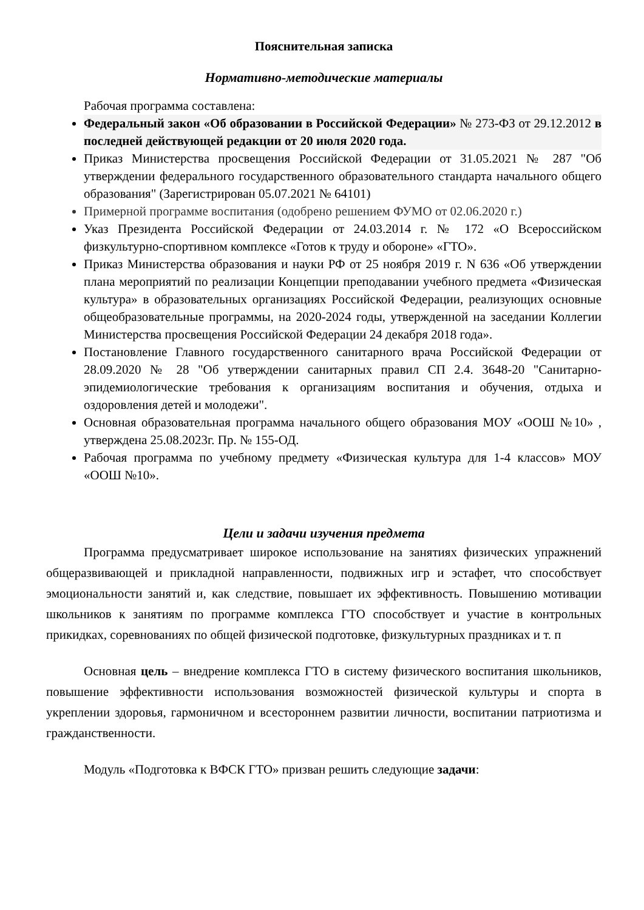Пояснительная записка
Нормативно-методические материалы
Рабочая программа составлена:
Федеральный закон «Об образовании в Российской Федерации» № 273-ФЗ от 29.12.2012 в последней действующей редакции от 20 июля 2020 года.
Приказ Министерства просвещения Российской Федерации от 31.05.2021 № 287 "Об утверждении федерального государственного образовательного стандарта начального общего образования" (Зарегистрирован 05.07.2021 № 64101)
Примерной программе воспитания (одобрено решением ФУМО от 02.06.2020 г.)
Указ Президента Российской Федерации от 24.03.2014 г. № 172 «О Всероссийском физкультурно-спортивном комплексе «Готов к труду и обороне» «ГТО».
Приказ Министерства образования и науки РФ от 25 ноября 2019 г. N 636 «Об утверждении плана мероприятий по реализации Концепции преподавании учебного предмета «Физическая культура» в образовательных организациях Российской Федерации, реализующих основные общеобразовательные программы, на 2020-2024 годы, утвержденной на заседании Коллегии Министерства просвещения Российской Федерации 24 декабря 2018 года».
Постановление Главного государственного санитарного врача Российской Федерации от 28.09.2020 № 28 "Об утверждении санитарных правил СП 2.4. 3648-20 "Санитарно-эпидемиологические требования к организациям воспитания и обучения, отдыха и оздоровления детей и молодежи".
Основная образовательная программа начального общего образования МОУ «ООШ №10» , утверждена 25.08.2023г. Пр. № 155-ОД.
Рабочая программа по учебному предмету «Физическая культура для 1-4 классов» МОУ «ООШ №10».
Цели и задачи изучения предмета
Программа предусматривает широкое использование на занятиях физических упражнений общеразвивающей и прикладной направленности, подвижных игр и эстафет, что способствует эмоциональности занятий и, как следствие, повышает их эффективность. Повышению мотивации школьников к занятиям по программе комплекса ГТО способствует и участие в контрольных прикидках, соревнованиях по общей физической подготовке, физкультурных праздниках и т. п
Основная цель – внедрение комплекса ГТО в систему физического воспитания школьников, повышение эффективности использования возможностей физической культуры и спорта в укреплении здоровья, гармоничном и всестороннем развитии личности, воспитании патриотизма и гражданственности.
Модуль «Подготовка к ВФСК ГТО» призван решить следующие задачи: